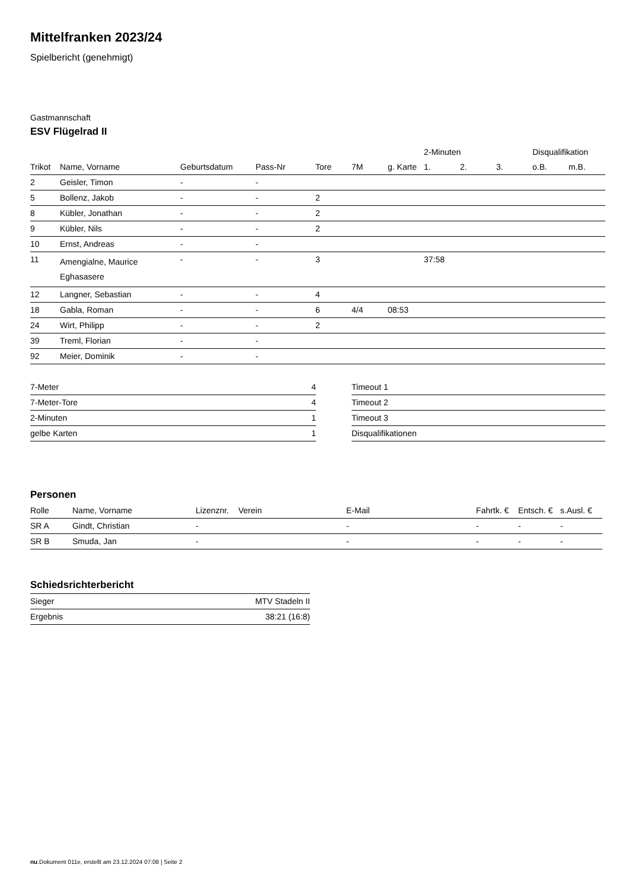Mittelfranken 2023/24
Spielbericht (genehmigt)
Gastmannschaft
ESV Flügelrad II
| | | | | | | | 2-Minuten | | | Disqualifikation | |
| --- | --- | --- | --- | --- | --- | --- | --- | --- | --- | --- | --- |
| Trikot | Name, Vorname | Geburtsdatum | Pass-Nr | Tore | 7M | g. Karte | 1. | 2. | 3. | o.B. | m.B. |
| 2 | Geisler, Timon | - | - | | | | | | | | |
| 5 | Bollenz, Jakob | - | - | 2 | | | | | | | |
| 8 | Kübler, Jonathan | - | - | 2 | | | | | | | |
| 9 | Kübler, Nils | - | - | 2 | | | | | | | |
| 10 | Ernst, Andreas | - | - | | | | | | | | |
| 11 | Amengialne, Maurice Eghasasere | - | - | 3 | | | 37:58 | | | | |
| 12 | Langner, Sebastian | - | - | 4 | | | | | | | |
| 18 | Gabla, Roman | - | - | 6 | 4/4 | 08:53 | | | | | |
| 24 | Wirt, Philipp | - | - | 2 | | | | | | | |
| 39 | Treml, Florian | - | - | | | | | | | | |
| 92 | Meier, Dominik | - | - | | | | | | | | |
| 7-Meter | 4 |
| 7-Meter-Tore | 4 |
| 2-Minuten | 1 |
| gelbe Karten | 1 |
| Timeout 1 |
| Timeout 2 |
| Timeout 3 |
| Disqualifikationen |
Personen
| Rolle | Name, Vorname | Lizenznr. | Verein | E-Mail | Fahrtk. € | Entsch. € | s.Ausl. € |
| --- | --- | --- | --- | --- | --- | --- | --- |
| SR A | Gindt, Christian | - | | - | - | - | - |
| SR B | Smuda, Jan | - | | - | - | - | - |
Schiedsrichterbericht
| Sieger | MTV Stadeln II |
| Ergebnis | 38:21 (16:8) |
nu.Dokument 011e, erstellt am 23.12.2024 07:08 | Seite 2